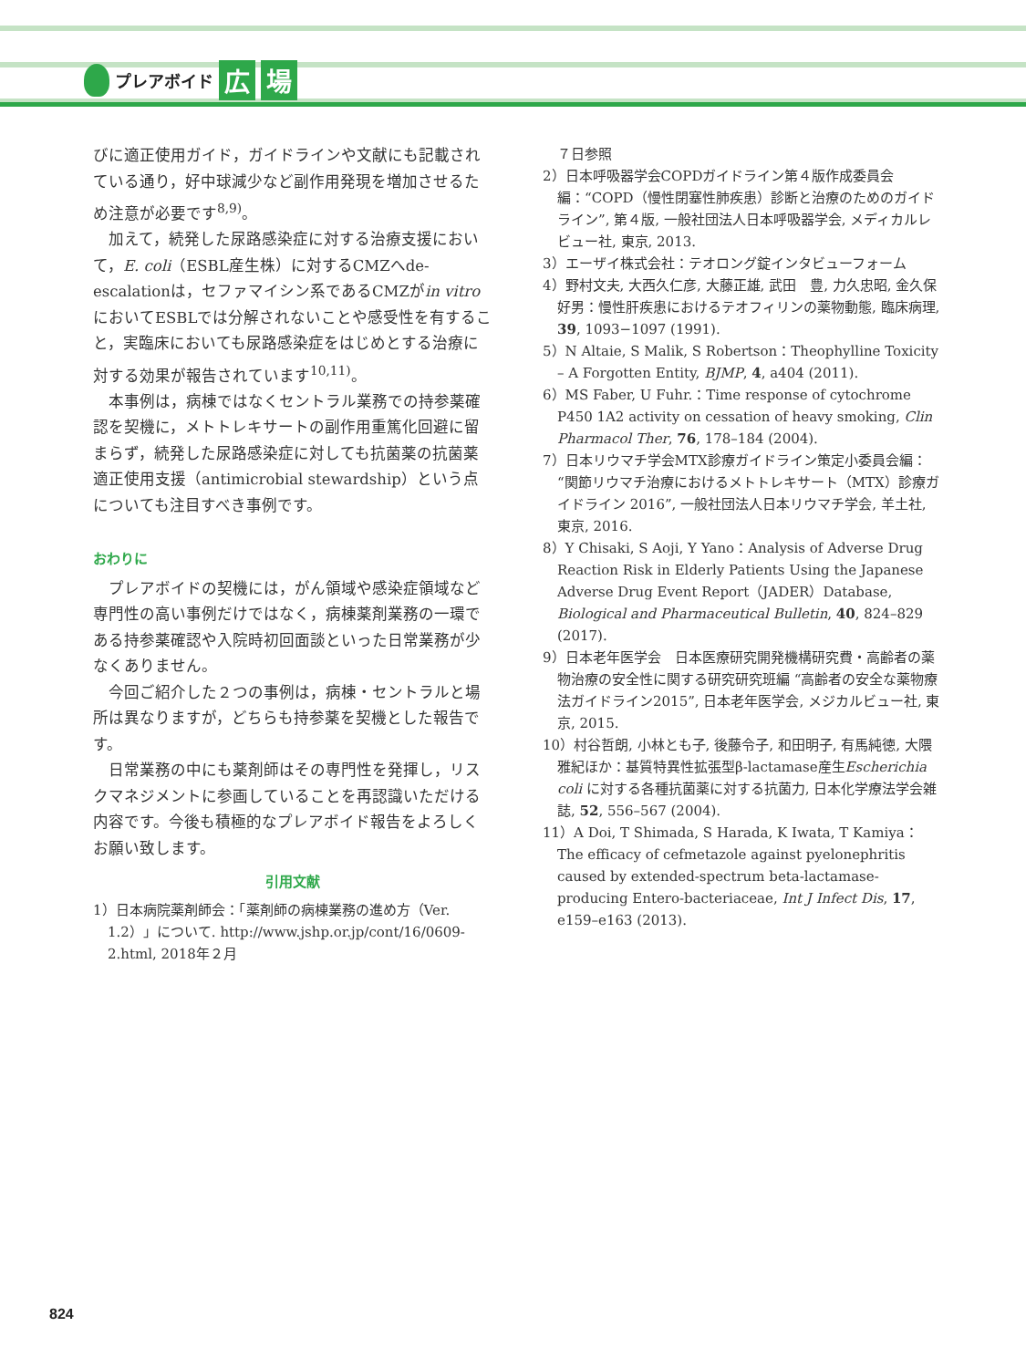プレアボイド 広 場
びに適正使用ガイド，ガイドラインや文献にも記載されている通り，好中球減少など副作用発現を増加させるため注意が必要です<sup>8,9)</sup>。
加えて，続発した尿路感染症に対する治療支援において，E. coli（ESBL産生株）に対するCMZへde-escalationは，セファマイシン系であるCMZがin vitroにおいてESBLでは分解されないことや感受性を有すること，実臨床においても尿路感染症をはじめとする治療に対する効果が報告されています<sup>10,11)</sup>。
本事例は，病棟ではなくセントラル業務での持参薬確認を契機に，メトトレキサートの副作用重篤化回避に留まらず，続発した尿路感染症に対しても抗菌薬の抗菌薬適正使用支援（antimicrobial stewardship）という点についても注目すべき事例です。
おわりに
プレアボイドの契機には，がん領域や感染症領域など専門性の高い事例だけではなく，病棟薬剤業務の一環である持参薬確認や入院時初回面談といった日常業務が少なくありません。
今回ご紹介した２つの事例は，病棟・セントラルと場所は異なりますが，どちらも持参薬を契機とした報告です。
日常業務の中にも薬剤師はその専門性を発揮し，リスクマネジメントに参画していることを再認識いただける内容です。今後も積極的なプレアボイド報告をよろしくお願い致します。
引用文献
1）日本病院薬剤師会：「薬剤師の病棟業務の進め方（Ver. 1.2）」について. http://www.jshp.or.jp/cont/16/0609-2.html, 2018年２月
７日参照
2）日本呼吸器学会COPDガイドライン第４版作成委員会編：“COPD（慢性閉塞性肺疾患）診断と治療のためのガイドライン”, 第４版, 一般社団法人日本呼吸器学会, メディカルレビュー社, 東京, 2013.
3）エーザイ株式会社：テオロング錠インタビューフォーム
4）野村文夫, 大西久仁彦, 大藤正雄, 武田　豊, 力久忠昭, 金久保好男：慢性肝疾患におけるテオフィリンの薬物動態, 臨床病理, 39, 1093−1097 (1991).
5）N Altaie, S Malik, S Robertson：Theophylline Toxicity – A Forgotten Entity, BJMP, 4, a404 (2011).
6）MS Faber, U Fuhr.：Time response of cytochrome P450 1A2 activity on cessation of heavy smoking, Clin Pharmacol Ther, 76, 178–184 (2004).
7）日本リウマチ学会MTX診療ガイドライン策定小委員会編：“関節リウマチ治療におけるメトトレキサート（MTX）診療ガイドライン 2016”, 一般社団法人日本リウマチ学会, 羊土社, 東京, 2016.
8）Y Chisaki, S Aoji, Y Yano：Analysis of Adverse Drug Reaction Risk in Elderly Patients Using the Japanese Adverse Drug Event Report（JADER）Database, Biological and Pharmaceutical Bulletin, 40, 824–829 (2017).
9）日本老年医学会　日本医療研究開発機構研究費・高齢者の薬物治療の安全性に関する研究研究班編 “高齢者の安全な薬物療法ガイドライン2015”, 日本老年医学会, メジカルビュー社, 東京, 2015.
10）村谷哲朗, 小林とも子, 後藤令子, 和田明子, 有馬純徳, 大隈雅紀ほか：基質特異性拡張型β-lactamase産生Escherichia coli に対する各種抗菌薬に対する抗菌力, 日本化学療法学会雑誌, 52, 556–567 (2004).
11）A Doi, T Shimada, S Harada, K Iwata, T Kamiya：The efficacy of cefmetazole against pyelonephritis caused by extended-spectrum beta-lactamase-producing Entero-bacteriaceae, Int J Infect Dis, 17, e159–e163 (2013).
824